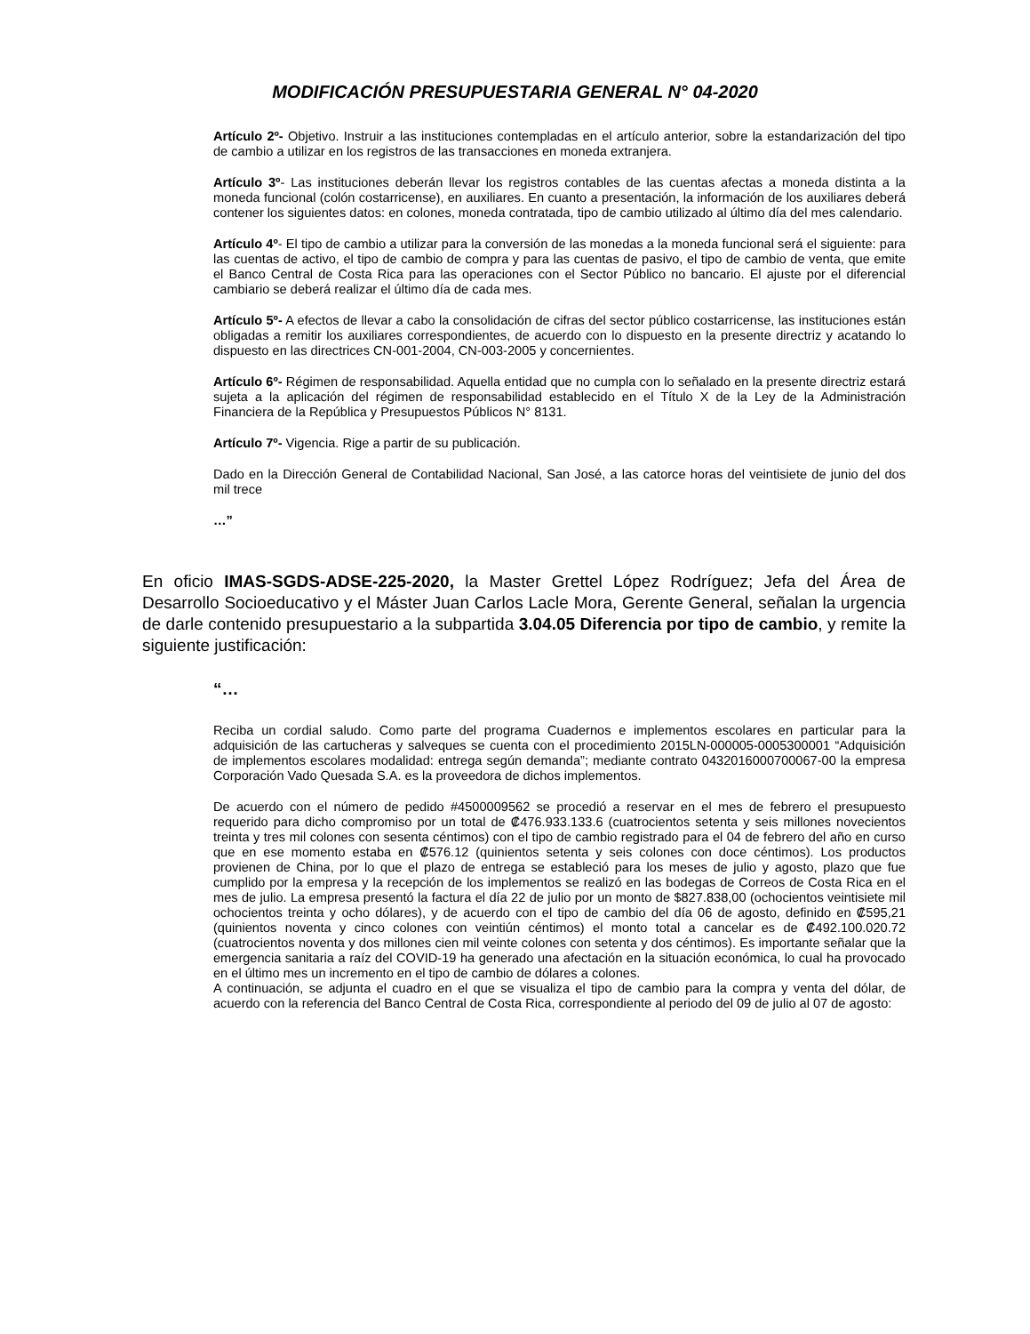MODIFICACIÓN PRESUPUESTARIA GENERAL N° 04-2020
Artículo 2º- Objetivo. Instruir a las instituciones contempladas en el artículo anterior, sobre la estandarización del tipo de cambio a utilizar en los registros de las transacciones en moneda extranjera.
Artículo 3º- Las instituciones deberán llevar los registros contables de las cuentas afectas a moneda distinta a la moneda funcional (colón costarricense), en auxiliares. En cuanto a presentación, la información de los auxiliares deberá contener los siguientes datos: en colones, moneda contratada, tipo de cambio utilizado al último día del mes calendario.
Artículo 4º- El tipo de cambio a utilizar para la conversión de las monedas a la moneda funcional será el siguiente: para las cuentas de activo, el tipo de cambio de compra y para las cuentas de pasivo, el tipo de cambio de venta, que emite el Banco Central de Costa Rica para las operaciones con el Sector Público no bancario. El ajuste por el diferencial cambiario se deberá realizar el último día de cada mes.
Artículo 5º- A efectos de llevar a cabo la consolidación de cifras del sector público costarricense, las instituciones están obligadas a remitir los auxiliares correspondientes, de acuerdo con lo dispuesto en la presente directriz y acatando lo dispuesto en las directrices CN-001-2004, CN-003-2005 y concernientes.
Artículo 6º- Régimen de responsabilidad. Aquella entidad que no cumpla con lo señalado en la presente directriz estará sujeta a la aplicación del régimen de responsabilidad establecido en el Título X de la Ley de la Administración Financiera de la República y Presupuestos Públicos N° 8131.
Artículo 7º- Vigencia. Rige a partir de su publicación.
Dado en la Dirección General de Contabilidad Nacional, San José, a las catorce horas del veintisiete de junio del dos mil trece
…”
En oficio IMAS-SGDS-ADSE-225-2020, la Master Grettel López Rodríguez; Jefa del Área de Desarrollo Socioeducativo y el Máster Juan Carlos Lacle Mora, Gerente General, señalan la urgencia de darle contenido presupuestario a la subpartida 3.04.05 Diferencia por tipo de cambio, y remite la siguiente justificación:
“…
Reciba un cordial saludo. Como parte del programa Cuadernos e implementos escolares en particular para la adquisición de las cartucheras y salveques se cuenta con el procedimiento 2015LN-000005-0005300001 “Adquisición de implementos escolares modalidad: entrega según demanda”; mediante contrato 0432016000700067-00 la empresa Corporación Vado Quesada S.A. es la proveedora de dichos implementos.
De acuerdo con el número de pedido #4500009562 se procedió a reservar en el mes de febrero el presupuesto requerido para dicho compromiso por un total de ₡476.933.133.6 (cuatrocientos setenta y seis millones novecientos treinta y tres mil colones con sesenta céntimos) con el tipo de cambio registrado para el 04 de febrero del año en curso que en ese momento estaba en ₡576.12 (quinientos setenta y seis colones con doce céntimos). Los productos provienen de China, por lo que el plazo de entrega se estableció para los meses de julio y agosto, plazo que fue cumplido por la empresa y la recepción de los implementos se realizó en las bodegas de Correos de Costa Rica en el mes de julio. La empresa presentó la factura el día 22 de julio por un monto de $827.838,00 (ochocientos veintisiete mil ochocientos treinta y ocho dólares), y de acuerdo con el tipo de cambio del día 06 de agosto, definido en ₡595,21 (quinientos noventa y cinco colones con veintiún céntimos) el monto total a cancelar es de ₡492.100.020.72 (cuatrocientos noventa y dos millones cien mil veinte colones con setenta y dos céntimos). Es importante señalar que la emergencia sanitaria a raíz del COVID-19 ha generado una afectación en la situación económica, lo cual ha provocado en el último mes un incremento en el tipo de cambio de dólares a colones.
A continuación, se adjunta el cuadro en el que se visualiza el tipo de cambio para la compra y venta del dólar, de acuerdo con la referencia del Banco Central de Costa Rica, correspondiente al periodo del 09 de julio al 07 de agosto: